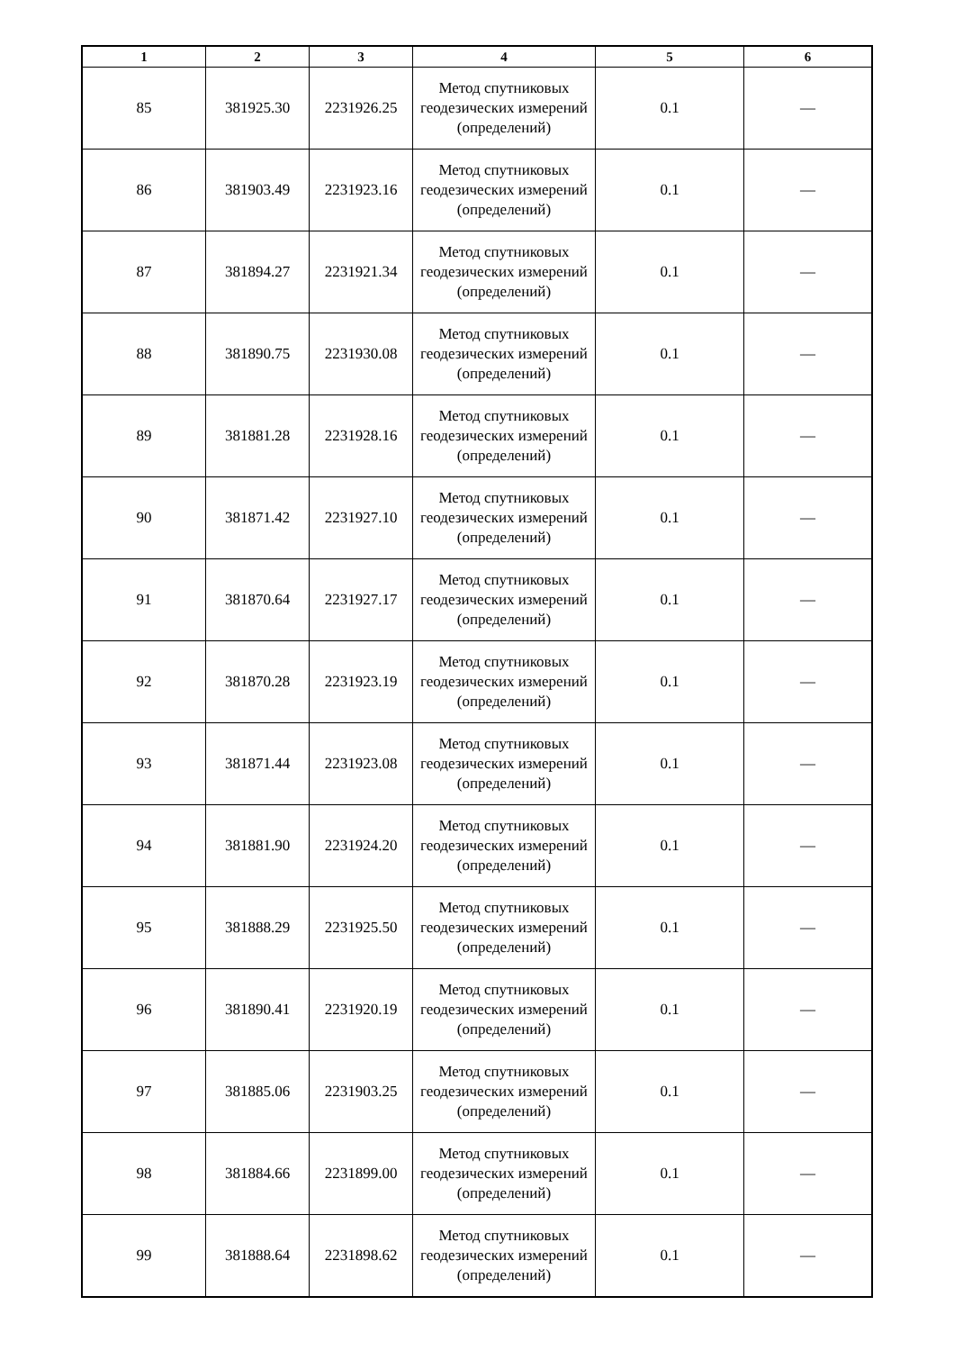| 1 | 2 | 3 | 4 | 5 | 6 |
| --- | --- | --- | --- | --- | --- |
| 85 | 381925.30 | 2231926.25 | Метод спутниковых геодезических измерений (определений) | 0.1 | — |
| 86 | 381903.49 | 2231923.16 | Метод спутниковых геодезических измерений (определений) | 0.1 | — |
| 87 | 381894.27 | 2231921.34 | Метод спутниковых геодезических измерений (определений) | 0.1 | — |
| 88 | 381890.75 | 2231930.08 | Метод спутниковых геодезических измерений (определений) | 0.1 | — |
| 89 | 381881.28 | 2231928.16 | Метод спутниковых геодезических измерений (определений) | 0.1 | — |
| 90 | 381871.42 | 2231927.10 | Метод спутниковых геодезических измерений (определений) | 0.1 | — |
| 91 | 381870.64 | 2231927.17 | Метод спутниковых геодезических измерений (определений) | 0.1 | — |
| 92 | 381870.28 | 2231923.19 | Метод спутниковых геодезических измерений (определений) | 0.1 | — |
| 93 | 381871.44 | 2231923.08 | Метод спутниковых геодезических измерений (определений) | 0.1 | — |
| 94 | 381881.90 | 2231924.20 | Метод спутниковых геодезических измерений (определений) | 0.1 | — |
| 95 | 381888.29 | 2231925.50 | Метод спутниковых геодезических измерений (определений) | 0.1 | — |
| 96 | 381890.41 | 2231920.19 | Метод спутниковых геодезических измерений (определений) | 0.1 | — |
| 97 | 381885.06 | 2231903.25 | Метод спутниковых геодезических измерений (определений) | 0.1 | — |
| 98 | 381884.66 | 2231899.00 | Метод спутниковых геодезических измерений (определений) | 0.1 | — |
| 99 | 381888.64 | 2231898.62 | Метод спутниковых геодезических измерений (определений) | 0.1 | — |